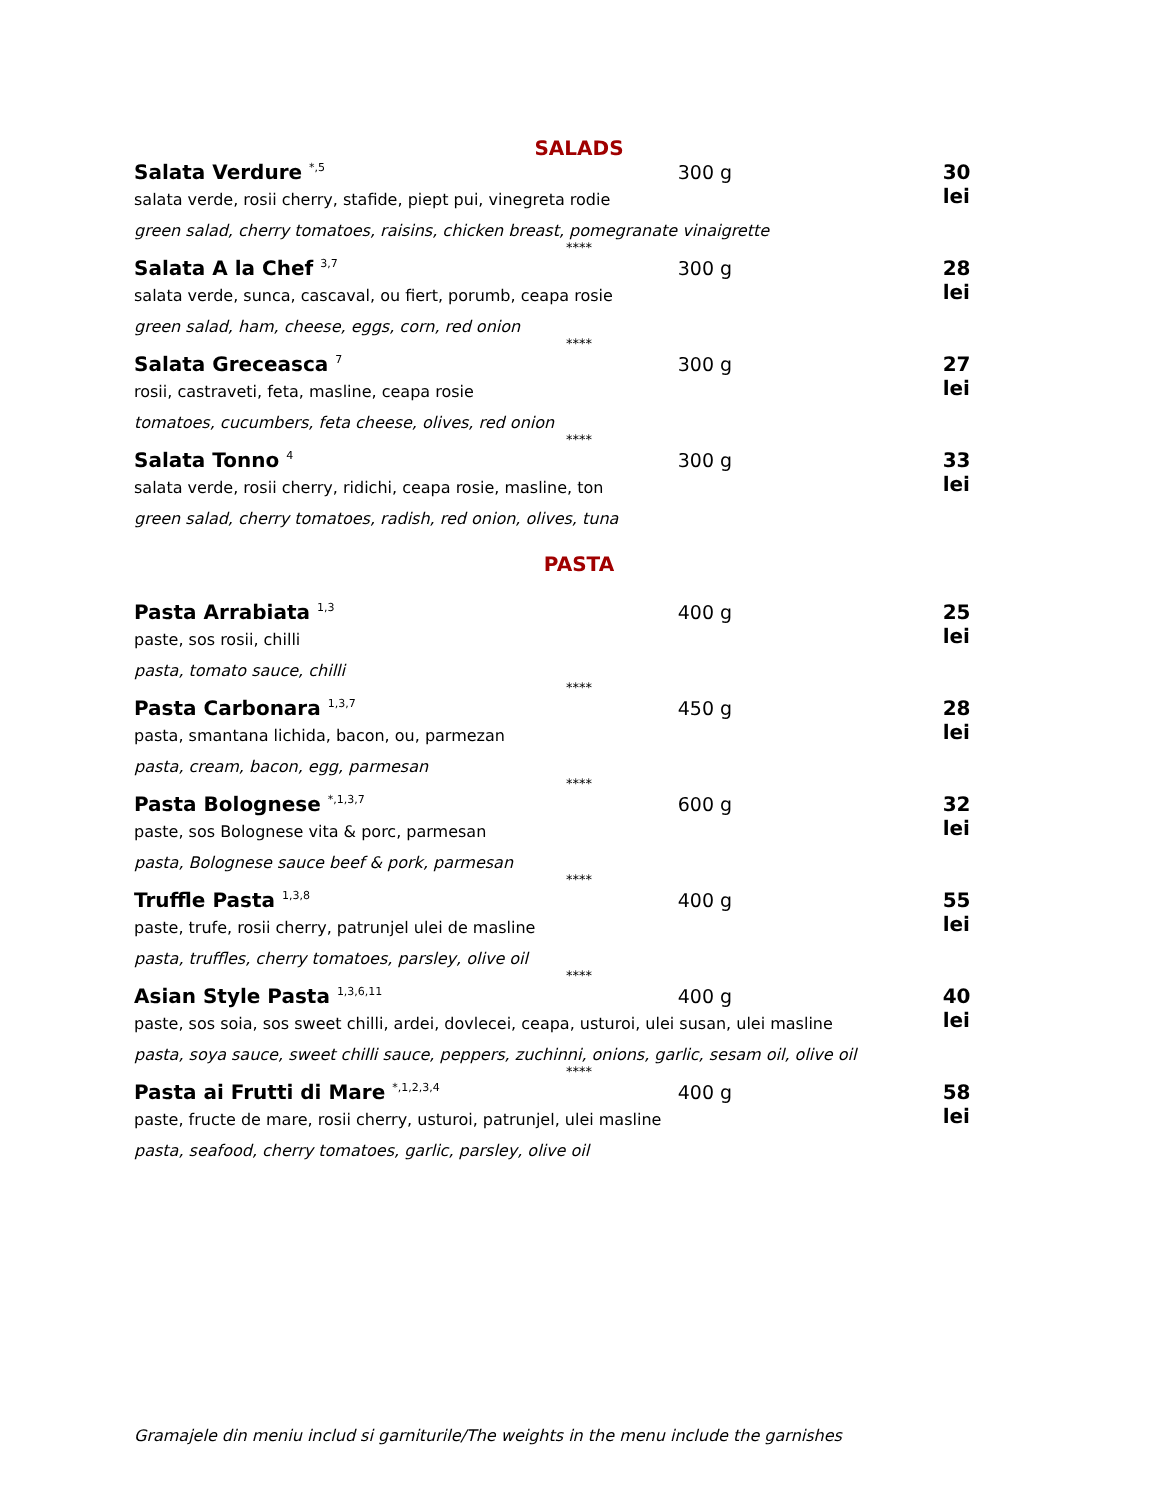SALADS
Salata Verdure <sup>*,5</sup> 300 g 30 lei
salata verde, rosii cherry, stafide, piept pui, vinegreta rodie
green salad, cherry tomatoes, raisins, chicken breast, pomegranate vinaigrette
****
Salata A la Chef <sup>3,7</sup> 300 g 28 lei
salata verde, sunca, cascaval, ou fiert, porumb, ceapa rosie
green salad, ham, cheese, eggs, corn, red onion
****
Salata Greceasca <sup>7</sup> 300 g 27 lei
rosii, castraveti, feta, masline, ceapa rosie
tomatoes, cucumbers, feta cheese, olives, red onion
****
Salata Tonno <sup>4</sup> 300 g 33 lei
salata verde, rosii cherry, ridichi, ceapa rosie, masline, ton
green salad, cherry tomatoes, radish, red onion, olives, tuna
PASTA
Pasta Arrabiata <sup>1,3</sup> 400 g 25 lei
paste, sos rosii, chilli
pasta, tomato sauce, chilli
****
Pasta Carbonara <sup>1,3,7</sup> 450 g 28 lei
pasta, smantana lichida, bacon, ou, parmezan
pasta, cream, bacon, egg, parmesan
****
Pasta Bolognese <sup>*,1,3,7</sup> 600 g 32 lei
paste, sos Bolognese vita & porc, parmesan
pasta, Bolognese sauce beef & pork, parmesan
****
Truffle Pasta <sup>1,3,8</sup> 400 g 55 lei
paste, trufe, rosii cherry, patrunjel ulei de masline
pasta, truffles, cherry tomatoes, parsley, olive oil
****
Asian Style Pasta <sup>1,3,6,11</sup> 400 g 40 lei
paste, sos soia, sos sweet chilli, ardei, dovlecei, ceapa, usturoi, ulei susan, ulei masline
pasta, soya sauce, sweet chilli sauce, peppers, zuchinni, onions, garlic, sesam oil, olive oil
****
Pasta ai Frutti di Mare <sup>*,1,2,3,4</sup> 400 g 58 lei
paste, fructe de mare, rosii cherry, usturoi, patrunjel, ulei masline
pasta, seafood, cherry tomatoes, garlic, parsley, olive oil
Gramajele din meniu includ si garniturile/The weights in the menu include the garnishes